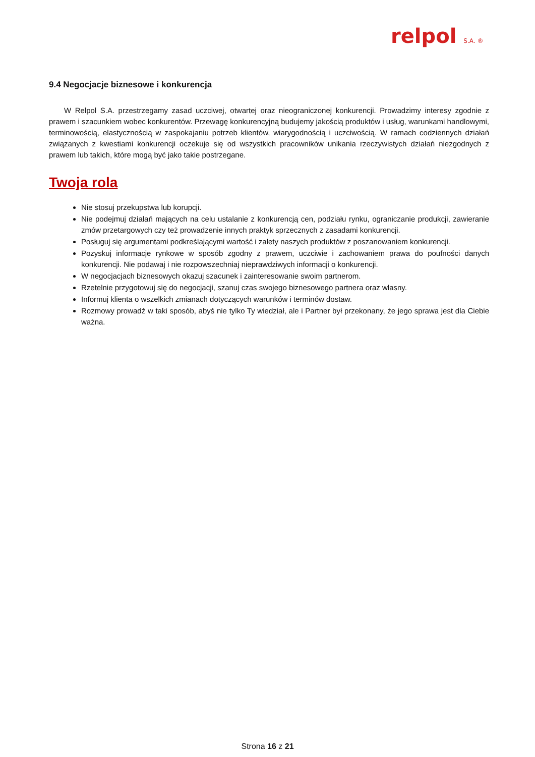relpol S.A. ®
9.4 Negocjacje biznesowe i konkurencja
W Relpol S.A. przestrzegamy zasad uczciwej, otwartej oraz nieograniczonej konkurencji. Prowadzimy interesy zgodnie z prawem i szacunkiem wobec konkurentów. Przewagę konkurencyjną budujemy jakością produktów i usług, warunkami handlowymi, terminowością, elastycznością w zaspokajaniu potrzeb klientów, wiarygodnością i uczciwością. W ramach codziennych działań związanych z kwestiami konkurencji oczekuje się od wszystkich pracowników unikania rzeczywistych działań niezgodnych z prawem lub takich, które mogą być jako takie postrzegane.
Twoja rola
Nie stosuj przekupstwa lub korupcji.
Nie podejmuj działań mających na celu ustalanie z konkurencją cen, podziału rynku, ograniczanie produkcji, zawieranie zmów przetargowych czy też prowadzenie innych praktyk sprzecznych z zasadami konkurencji.
Posługuj się argumentami podkreślającymi wartość i zalety naszych produktów z poszanowaniem konkurencji.
Pozyskuj informacje rynkowe w sposób zgodny z prawem, uczciwie i zachowaniem prawa do poufności danych konkurencji. Nie podawaj i nie rozpowszechniaj nieprawdziwych informacji o konkurencji.
W negocjacjach biznesowych okazuj szacunek i zainteresowanie swoim partnerom.
Rzetelnie przygotowuj się do negocjacji, szanuj czas swojego biznesowego partnera oraz własny.
Informuj klienta o wszelkich zmianach dotyczących warunków i terminów dostaw.
Rozmowy prowadź w taki sposób, abyś nie tylko Ty wiedział, ale i Partner był przekonany, że jego sprawa jest dla Ciebie ważna.
Strona 16 z 21